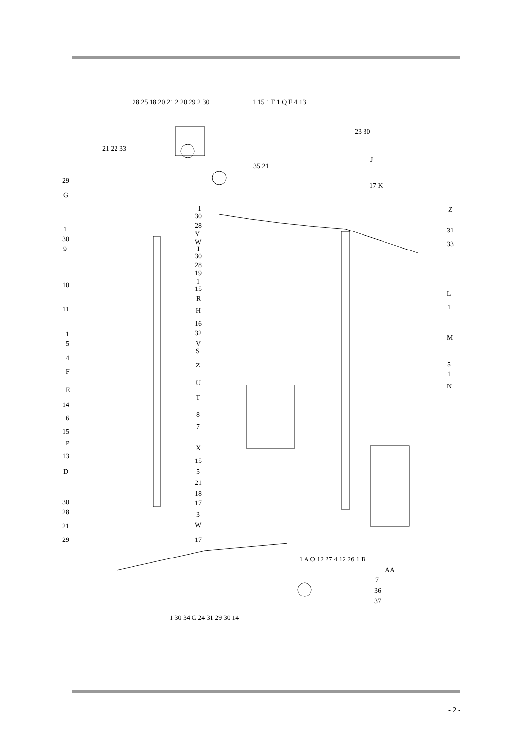28 25 18 20 21 2 20 29 2 30 1 15 1 F 1 Q F 4 13
23 30
21 22 33
35 21
J
17 K
29
G
1
30
28
Y
W
I
30
28
19
1
15
R
H
16
32
V
S
Z
U
T
8
7
X
15
5
21
18
17
3
W
17
1
30
9
10
11
1
5
4
F
E
14
6
15
P
13
D
30
28
21
29
Z
31
33
L
1
M
5
1
N
1 A O 12 27 4 12 26 1 B
AA
7
36
37
1 30 34 C 24 31 29 30 14
- 2 -